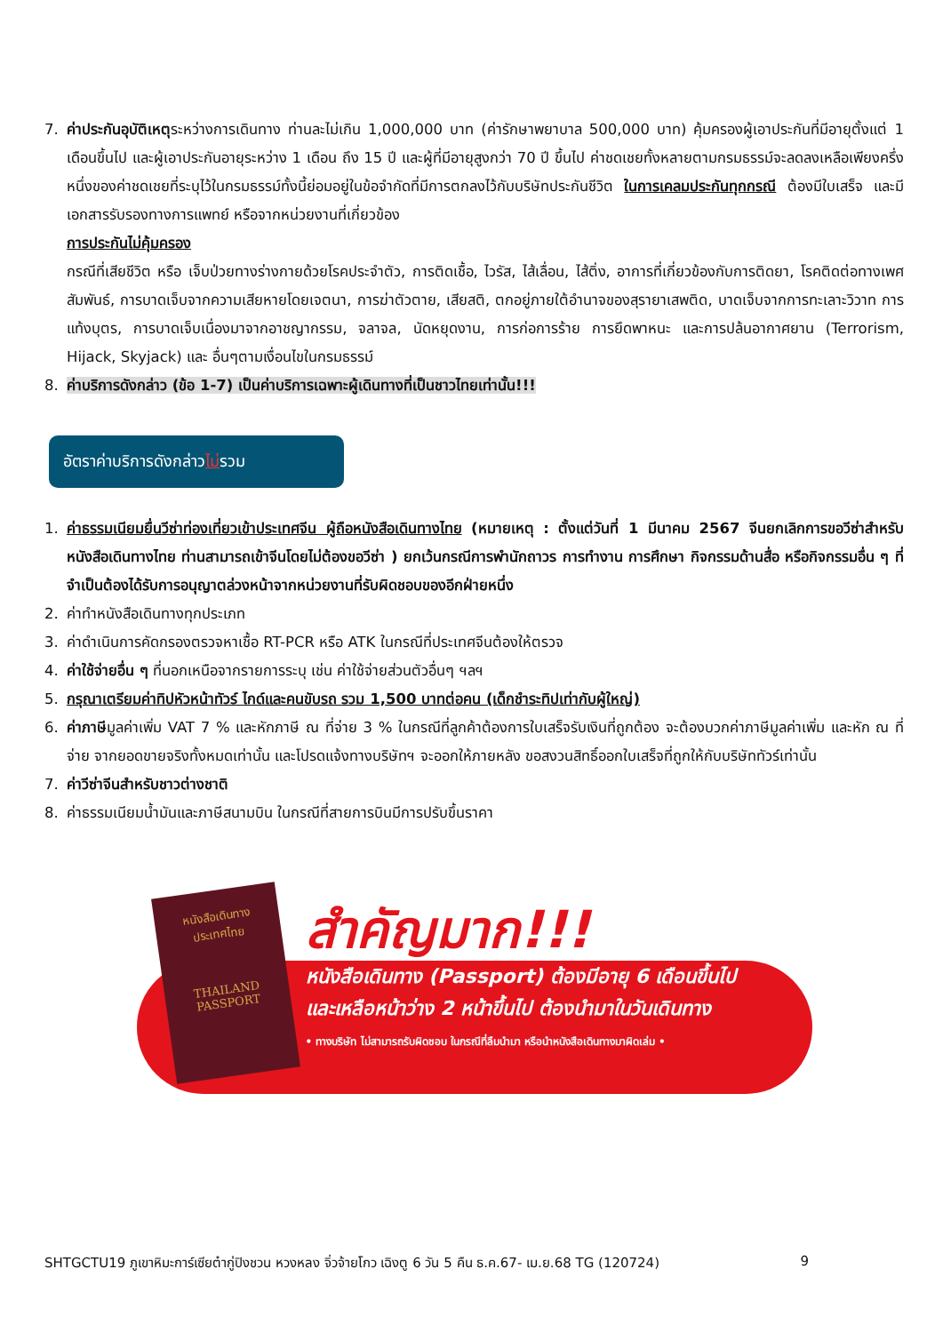7. ค่าประกันอุบัติเหตุระหว่างการเดินทาง ท่านละไม่เกิน 1,000,000 บาท (ค่ารักษาพยาบาล 500,000 บาท) คุ้มครองผู้เอาประกันที่มีอายุตั้งแต่ 1 เดือนขึ้นไป และผู้เอาประกันอายุระหว่าง 1 เดือน ถึง 15 ปี และผู้ที่มีอายุสูงกว่า 70 ปี ขึ้นไป ค่าชดเชยทั้งหลายตามกรมธรรม์จะลดลงเหลือเพียงครึ่งหนึ่งของค่าชดเชยที่ระบุไว้ในกรมธรรม์ทั้งนี้ย่อมอยู่ในข้อจำกัดที่มีการตกลงไว้กับบริษัทประกันชีวิต ในการเคลมประกันทุกกรณี ต้องมีใบเสร็จ และมีเอกสารรับรองทางการแพทย์ หรือจากหน่วยงานที่เกี่ยวข้อง
การประกันไม่คุ้มครอง
กรณีที่เสียชีวิต หรือ เจ็บป่วยทางร่างกายด้วยโรคประจำตัว, การติดเชื้อ, ไวรัส, ไส้เลื่อน, ไส้ติ่ง, อาการที่เกี่ยวข้องกับการติดยา, โรคติดต่อทางเพศสัมพันธ์, การบาดเจ็บจากความเสียหายโดยเจตนา, การฆ่าตัวตาย, เสียสติ, ตกอยู่ภายใต้อำนาจของสุรายาเสพติด, บาดเจ็บจากการทะเลาะวิวาท การแท้งบุตร, การบาดเจ็บเนื่องมาจากอาชญากรรม, จลาจล, นัดหยุดงาน, การก่อการร้าย การยึดพาหนะ และการปล้นอากาศยาน (Terrorism, Hijack, Skyjack) และ อื่นๆตามเงื่อนไขในกรมธรรม์
8. ค่าบริการดังกล่าว (ข้อ 1-7) เป็นค่าบริการเฉพาะผู้เดินทางที่เป็นชาวไทยเท่านั้น!!!
อัตราค่าบริการดังกล่าวไม่รวม
1. ค่าธรรมเนียมยื่นวีซ่าท่องเที่ยวเข้าประเทศจีน ผู้ถือหนังสือเดินทางไทย (หมายเหตุ : ตั้งแต่วันที่ 1 มีนาคม 2567 จีนยกเลิกการขอวีซ่าสำหรับหนังสือเดินทางไทย ท่านสามารถเข้าจีนโดยไม่ต้องขอวีซ่า ) ยกเว้นกรณีการพำนักถาวร การทำงาน การศึกษา กิจกรรมด้านสื่อ หรือกิจกรรมอื่น ๆ ที่จำเป็นต้องได้รับการอนุญาตล่วงหน้าจากหน่วยงานที่รับผิดชอบของอีกฝ่ายหนึ่ง
2. ค่าทำหนังสือเดินทางทุกประเภท
3. ค่าดำเนินการคัดกรองตรวจหาเชื้อ RT-PCR หรือ ATK ในกรณีที่ประเทศจีนต้องให้ตรวจ
4. ค่าใช้จ่ายอื่น ๆ ที่นอกเหนือจากรายการระบุ เช่น ค่าใช้จ่ายส่วนตัวอื่นๆ ฯลฯ
5. กรุณาเตรียมค่าทิปหัวหน้าทัวร์ ไกด์และคนขับรถ รวม 1,500 บาทต่อคน (เด็กชำระทิปเท่ากับผู้ใหญ่)
6. ค่าภาษีมูลค่าเพิ่ม VAT 7 % และหักภาษี ณ ที่จ่าย 3 % ในกรณีที่ลูกค้าต้องการใบเสร็จรับเงินที่ถูกต้อง จะต้องบวกค่าภาษีมูลค่าเพิ่ม และหัก ณ ที่จ่าย จากยอดขายจริงทั้งหมดเท่านั้น และโปรดแจ้งทางบริษัทฯ จะออกให้ภายหลัง ขอสงวนสิทธิ์ออกใบเสร็จที่ถูกให้กับบริษัททัวร์เท่านั้น
7. ค่าวีซ่าจีนสำหรับชาวต่างชาติ
8. ค่าธรรมเนียมน้ำมันและภาษีสนามบิน ในกรณีที่สายการบินมีการปรับขึ้นราคา
หนังสือเดินทาง
ประเทศไทย
THAILAND
PASSPORT
สำคัญมาก!!!
หนังสือเดินทาง (Passport) ต้องมีอายุ 6 เดือนขึ้นไป
และเหลือหน้าว่าง 2 หน้าขึ้นไป ต้องนำมาในวันเดินทาง
• ทางบริษัท ไม่สามารถรับผิดชอบ ในกรณีที่ลืมนำมา หรือนำหนังสือเดินทางมาผิดเล่ม •
SHTGCTU19 ภูเขาหิมะการ์เซียต๋ากู่ปิงชวน หวงหลง จิ่วจ้ายโกว เฉิงตู 6 วัน 5 คืน ธ.ค.67- เม.ย.68 TG (120724) 9